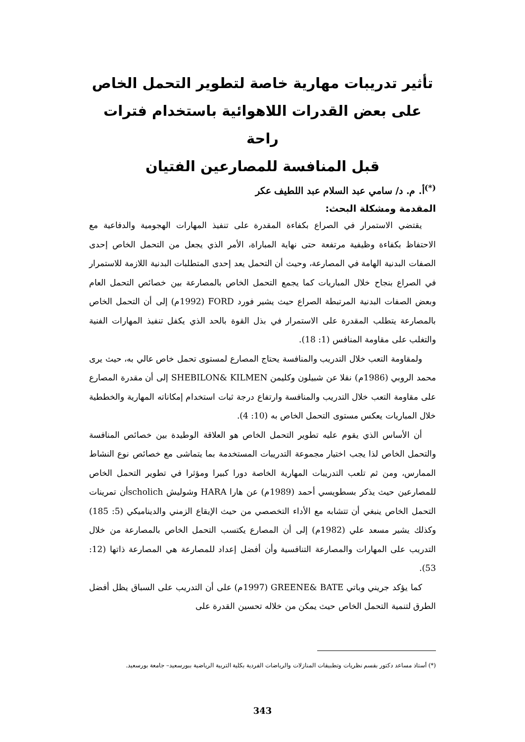تأثير تدريبات مهارية خاصة لتطوير التحمل الخاص
على بعض القدرات اللاهوائية باستخدام فترات راحة
قبل المنافسة للمصارعين الفتيان
<sup>(*)</sup> أ. م. د/ سامي عبد السلام عبد اللطيف عكر
المقدمة ومشكلة البحث:
يقتضي الاستمرار في الصراع بكفاءة المقدرة على تنفيذ المهارات الهجومية والدفاعية مع الاحتفاظ بكفاءة وظيفية مرتفعة حتى نهاية المباراة، الأمر الذي يجعل من التحمل الخاص إحدى الصفات البدنية الهامة في المصارعة، وحيث أن التحمل يعد إحدى المتطلبات البدنية اللازمة للاستمرار في الصراع بنجاح خلال المباريات كما يجمع التحمل الخاص بالمصارعة بين خصائص التحمل العام وبعض الصفات البدنية المرتبطة الصراع حيث يشير فورد FORD (1992م) إلى أن التحمل الخاص بالمصارعة يتطلب المقدرة على الاستمرار في بذل القوة بالحد الذي يكفل تنفيذ المهارات الفنية والتغلب على مقاومة المنافس (1: 18).
ولمقاومة التعب خلال التدريب والمنافسة يحتاج المصارع لمستوى تحمل خاص عالي به، حيث يرى محمد الروبي (1986م) نقلا عن شبيلون وكليمن SHEBILON& KILMEN إلى أن مقدرة المصارع على مقاومة التعب خلال التدريب والمنافسة وارتفاع درجة ثبات استخدام إمكاناته المهارية والخططية خلال المباريات يعكس مستوى التحمل الخاص به (10: 4).
أن الأساس الذي يقوم عليه تطوير التحمل الخاص هو العلاقة الوطيدة بين خصائص المنافسة والتحمل الخاص لذا يجب اختيار مجموعة التدريبات المستخدمة بما يتماشى مع خصائص نوع النشاط الممارس، ومن ثم تلعب التدريبات المهارية الخاصة دورا كبيرا ومؤثرا في تطوير التحمل الخاص للمصارعين حيث يذكر بسطويسي أحمد (1989م) عن هارا HARA وشوليش scholichأن تمرينات التحمل الخاص ينبغي أن تتشابه مع الأداء التخصصي من حيث الإيقاع الزمني والديناميكي (5: 185) وكذلك يشير مسعد علي (1982م) إلى أن المصارع يكتسب التحمل الخاص بالمصارعة من خلال التدريب على المهارات والمصارعة التنافسية وأن أفضل إعداد للمصارعة هي المصارعة ذاتها (12: 53).
كما يؤكد جريني وباتي GREENE& BATE (1997م) على أن التدريب على السباق يظل أفضل الطرق لتنمية التحمل الخاص حيث يمكن من خلاله تحسين القدرة على
(*) أستاذ مساعد دكتور بقسم نظريات وتطبيقات المنازلات والرياضات الفردية بكلية التربية الرياضية ببورسعيد– جامعة بورسعيد.
343